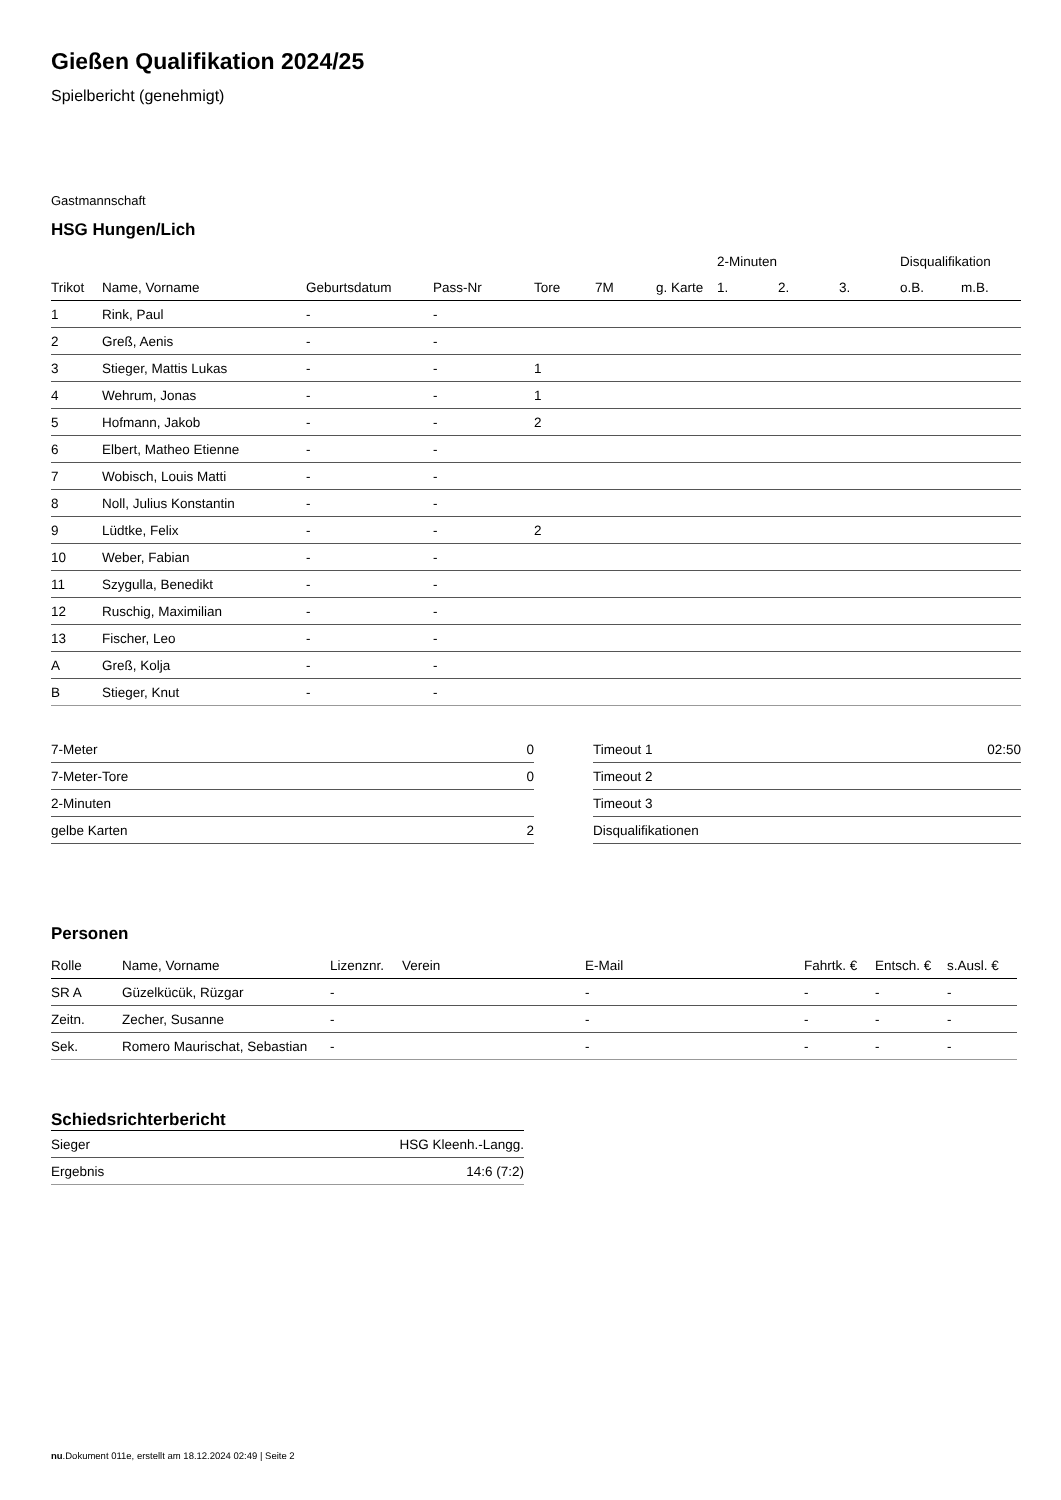Gießen Qualifikation 2024/25
Spielbericht (genehmigt)
Gastmannschaft
HSG Hungen/Lich
| | | | | | | | 2-Minuten | | | Disqualifikation | |
| --- | --- | --- | --- | --- | --- | --- | --- | --- | --- | --- | --- |
| Trikot | Name, Vorname | Geburtsdatum | Pass-Nr | Tore | 7M | g. Karte | 1. | 2. | 3. | o.B. | m.B. |
| 1 | Rink, Paul | - | - | | | | | | | | |
| 2 | Greß, Aenis | - | - | | | | | | | | |
| 3 | Stieger, Mattis Lukas | - | - | 1 | | | | | | | |
| 4 | Wehrum, Jonas | - | - | 1 | | | | | | | |
| 5 | Hofmann, Jakob | - | - | 2 | | | | | | | |
| 6 | Elbert, Matheo Etienne | - | - | | | | | | | | |
| 7 | Wobisch, Louis Matti | - | - | | | | | | | | |
| 8 | Noll, Julius Konstantin | - | - | | | | | | | | |
| 9 | Lüdtke, Felix | - | - | 2 | | | | | | | |
| 10 | Weber, Fabian | - | - | | | | | | | | |
| 11 | Szygulla, Benedikt | - | - | | | | | | | | |
| 12 | Ruschig, Maximilian | - | - | | | | | | | | |
| 13 | Fischer, Leo | - | - | | | | | | | | |
| A | Greß, Kolja | - | - | | | | | | | | |
| B | Stieger, Knut | - | - | | | | | | | | |
| 7-Meter | 0 |
| 7-Meter-Tore | 0 |
| 2-Minuten | |
| gelbe Karten | 2 |
| Timeout 1 | 02:50 |
| Timeout 2 | |
| Timeout 3 | |
| Disqualifikationen | |
Personen
| Rolle | Name, Vorname | Lizenznr. | Verein | E-Mail | Fahrtk. € | Entsch. € | s.Ausl. € |
| --- | --- | --- | --- | --- | --- | --- | --- |
| SR A | Güzelkücük, Rüzgar | - | | - | - | - | - |
| Zeitn. | Zecher, Susanne | - | | - | - | - | - |
| Sek. | Romero Maurischat, Sebastian | - | | - | - | - | - |
Schiedsrichterbericht
| Sieger | HSG Kleenh.-Langg. |
| Ergebnis | 14:6 (7:2) |
nu.Dokument 011e, erstellt am 18.12.2024 02:49 | Seite 2